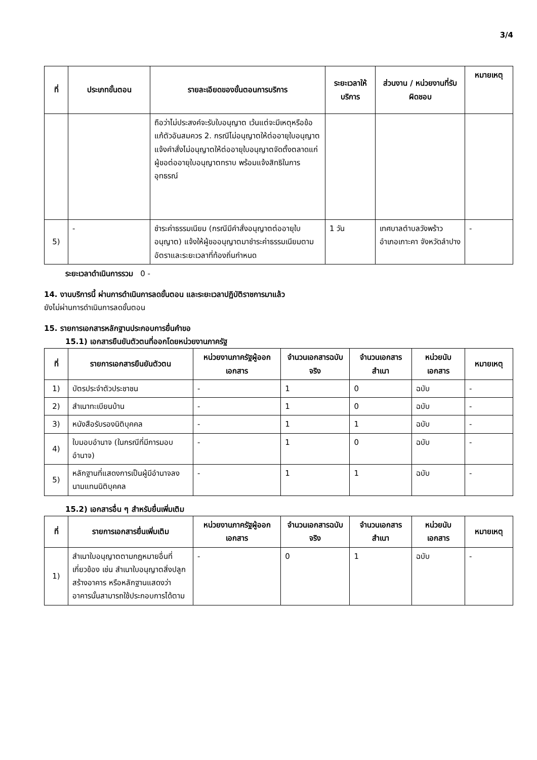3/4
| ที่ | ประเภทขั้นตอน | รายละเอียดของขั้นตอนการบริการ | ระยะเวลาให้บริการ | ส่วนงาน / หน่วยงานที่รับผิดชอบ | หมายเหตุ |
| --- | --- | --- | --- | --- | --- |
| | | ถือว่าไม่ประสงค์จะรับใบอนุญาต เว้นแต่จะมีเหตุหรือข้อแก้ตัวอันสมควร 2. กรณีไม่อนุญาตให้ต่ออายุใบอนุญาต แจ้งคำสั่งไม่อนุญาตให้ต่ออายุใบอนุญาตจัดตั้งตลาดแก่ผู้ขอต่ออายุใบอนุญาตทราบ พร้อมแจ้งสิทธิในการอุทธรณ์ | | | |
| 5) | - | ชำระค่าธรรมเนียม (กรณีมีคำสั่งอนุญาตต่ออายุใบอนุญาต) แจ้งให้ผู้ขออนุญาตมาชำระค่าธรรมเนียมตามอัตราและระยะเวลาที่ท้องถิ่นกำหนด | 1 วัน | เทศบาลตำบลวังพร้าว อำเภอเกาะคา จังหวัดลำปาง | - |
ระยะเวลาดำเนินการรวม 0 -
14. งานบริการนี้ ผ่านการดำเนินการลดขั้นตอน และระยะเวลาปฏิบัติราชการมาแล้ว
ยังไม่ผ่านการดำเนินการลดขั้นตอน
15. รายการเอกสารหลักฐานประกอบการยื่นคำขอ
15.1) เอกสารยืนยันตัวตนที่ออกโดยหน่วยงานภาครัฐ
| ที่ | รายการเอกสารยืนยันตัวตน | หน่วยงานภาครัฐผู้ออกเอกสาร | จำนวนเอกสารฉบับจริง | จำนวนเอกสารสำเนา | หน่วยนับเอกสาร | หมายเหตุ |
| --- | --- | --- | --- | --- | --- | --- |
| 1) | บัตรประจำตัวประชาชน | - | 1 | 0 | ฉบับ | - |
| 2) | สำเนาทะเบียนบ้าน | - | 1 | 0 | ฉบับ | - |
| 3) | หนังสือรับรองนิติบุคคล | - | 1 | 1 | ฉบับ | - |
| 4) | ใบมอบอำนาจ (ในกรณีที่มีการมอบอำนาจ) | - | 1 | 0 | ฉบับ | - |
| 5) | หลักฐานที่แสดงการเป็นผู้มีอำนาจลงนามแทนนิติบุคคล | - | 1 | 1 | ฉบับ | - |
15.2) เอกสารอื่น ๆ สำหรับยื่นเพิ่มเติม
| ที่ | รายการเอกสารยื่นเพิ่มเติม | หน่วยงานภาครัฐผู้ออกเอกสาร | จำนวนเอกสารฉบับจริง | จำนวนเอกสารสำเนา | หน่วยนับเอกสาร | หมายเหตุ |
| --- | --- | --- | --- | --- | --- | --- |
| 1) | สำเนาใบอนุญาตตามกฎหมายอื่นที่เกี่ยวข้อง เช่น สำเนาใบอนุญาตสิ่งปลูกสร้างอาคาร หรือหลักฐานแสดงว่าอาคารนั้นสามารถใช้ประกอบการได้ตาม | - | 0 | 1 | ฉบับ | - |